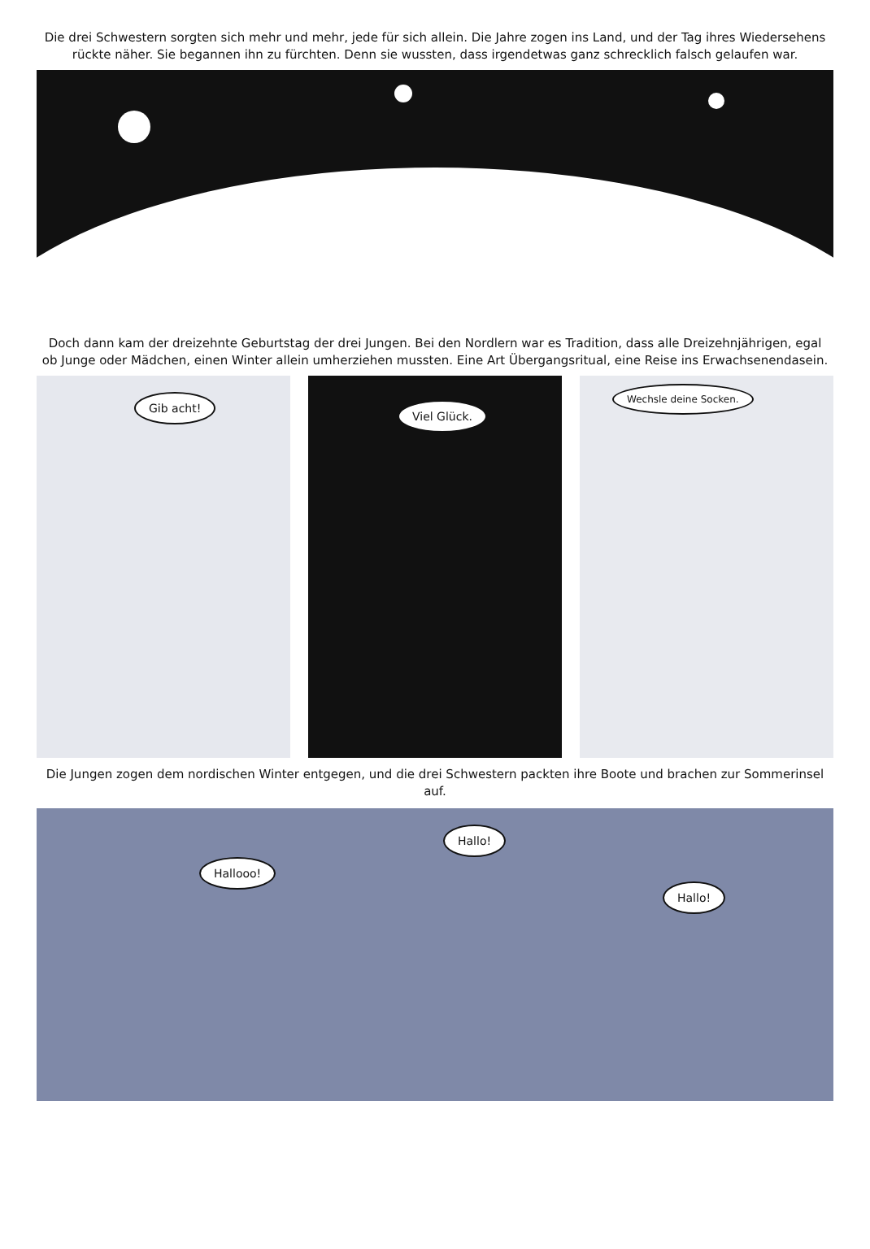Die drei Schwestern sorgten sich mehr und mehr, jede für sich allein. Die Jahre zogen ins Land, und der Tag ihres Wiedersehens rückte näher. Sie begannen ihn zu fürchten. Denn sie wussten, dass irgendetwas ganz schrecklich falsch gelaufen war.
Doch dann kam der dreizehnte Geburtstag der drei Jungen. Bei den Nordlern war es Tradition, dass alle Dreizehnjährigen, egal ob Junge oder Mädchen, einen Winter allein umherziehen mussten. Eine Art Übergangsritual, eine Reise ins Erwachsenendasein.
Gib acht!
Viel Glück.
Wechsle deine Socken.
Die Jungen zogen dem nordischen Winter entgegen, und die drei Schwestern packten ihre Boote und brachen zur Sommerinsel auf.
Hallooo!
Hallo!
Hallo!